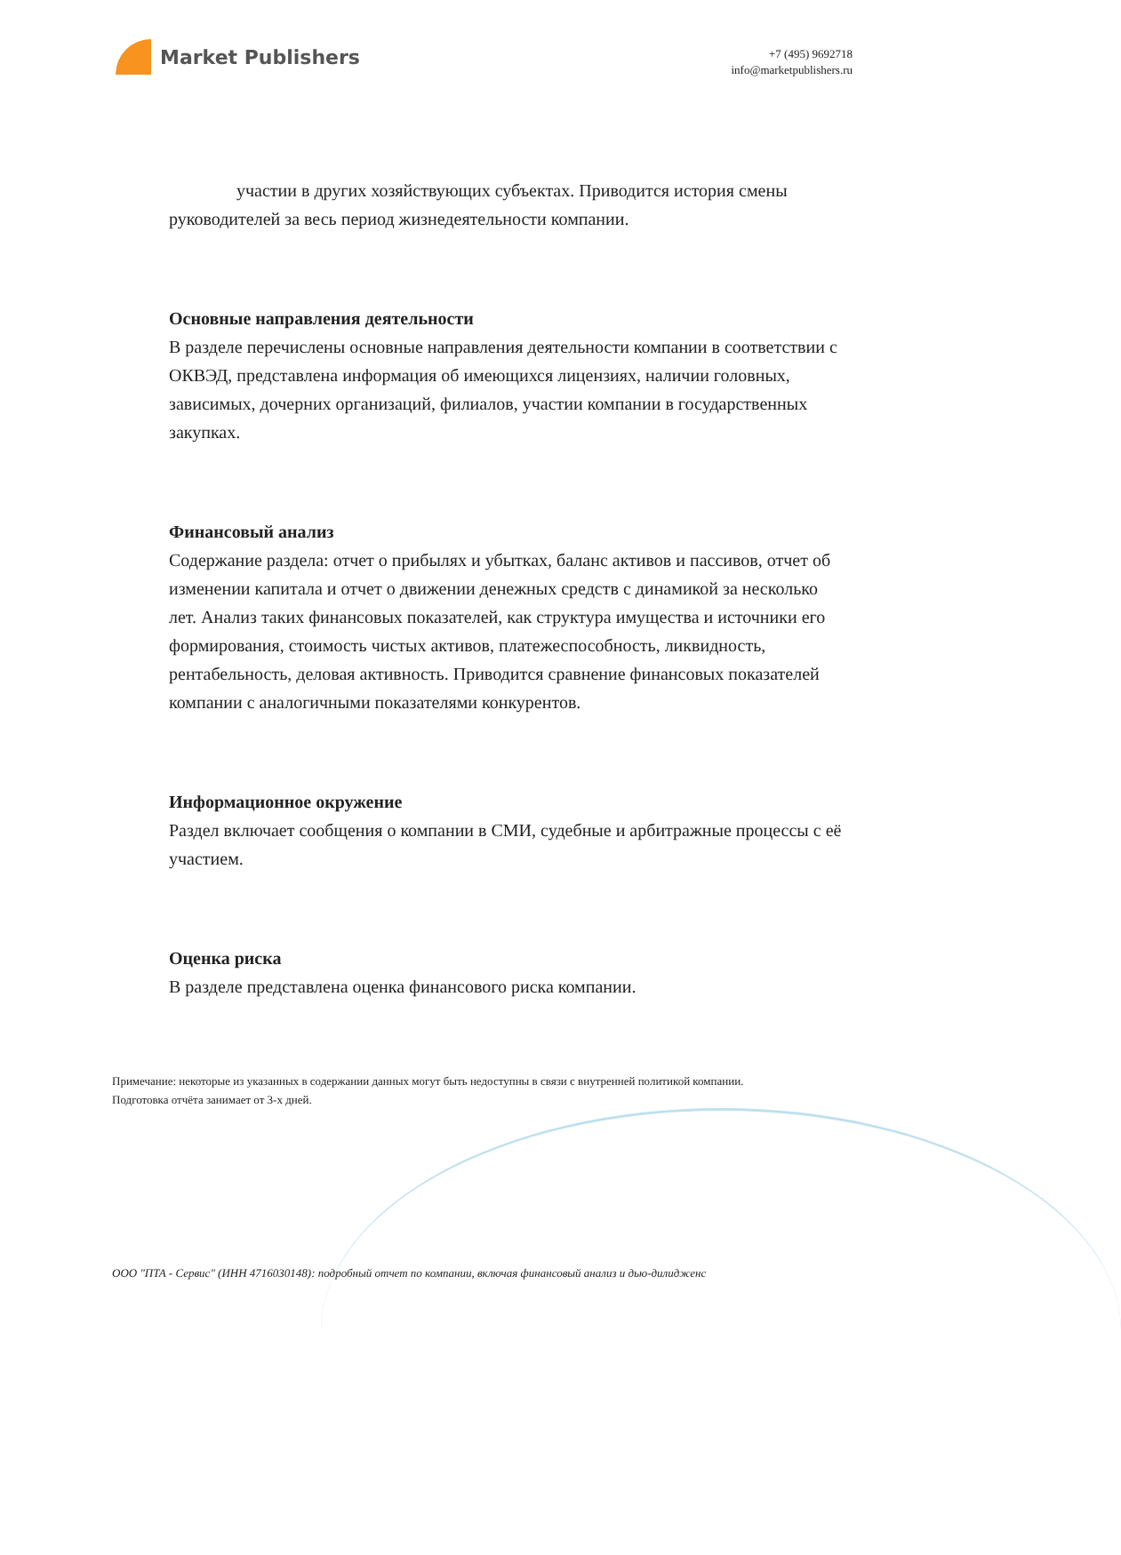Market Publishers
+7 (495) 9692718
info@marketpublishers.ru
участии в других хозяйствующих субъектах. Приводится история смены руководителей за весь период жизнедеятельности компании.
Основные направления деятельности
В разделе перечислены основные направления деятельности компании в соответствии с ОКВЭД, представлена информация об имеющихся лицензиях, наличии головных, зависимых, дочерних организаций, филиалов, участии компании в государственных закупках.
Финансовый анализ
Содержание раздела: отчет о прибылях и убытках, баланс активов и пассивов, отчет об изменении капитала и отчет о движении денежных средств с динамикой за несколько лет. Анализ таких финансовых показателей, как структура имущества и источники его формирования, стоимость чистых активов, платежеспособность, ликвидность, рентабельность, деловая активность. Приводится сравнение финансовых показателей компании с аналогичными показателями конкурентов.
Информационное окружение
Раздел включает сообщения о компании в СМИ, судебные и арбитражные процессы с её участием.
Оценка риска
В разделе представлена оценка финансового риска компании.
Примечание: некоторые из указанных в содержании данных могут быть недоступны в связи с внутренней политикой компании.
Подготовка отчёта занимает от 3-х дней.
ООО "ПТА - Сервис" (ИНН 4716030148): подробный отчет по компании, включая финансовый анализ и дью-дилидженс